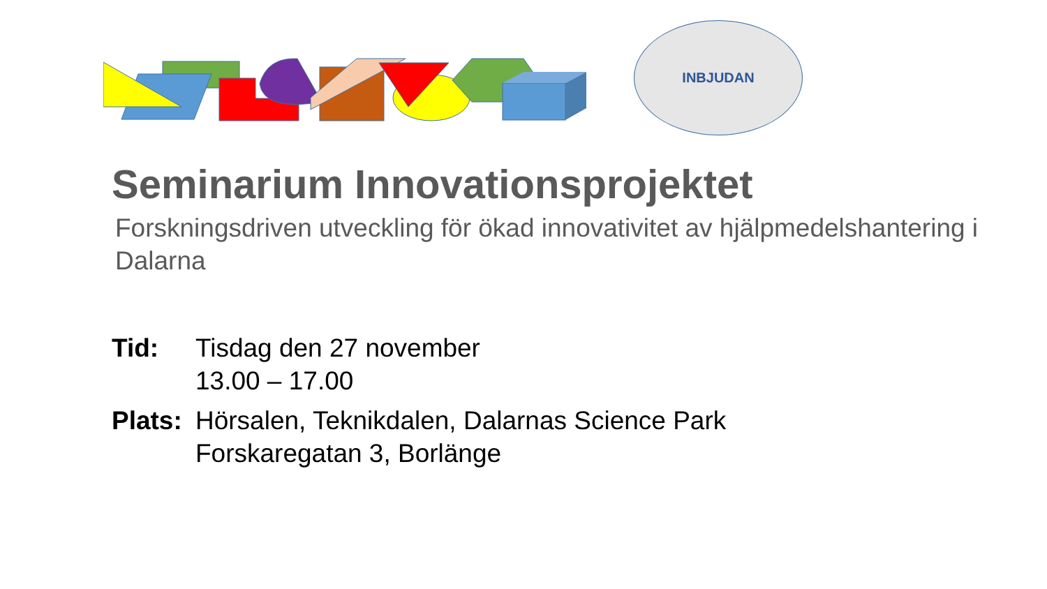INBJUDAN
Seminarium Innovationsprojektet
Forskningsdriven utveckling för ökad innovativitet av hjälpmedelshantering i Dalarna
Tid: Tisdag den 27 november
13.00 – 17.00
Plats:
Hörsalen, Teknikdalen, Dalarnas Science Park
Forskaregatan 3, Borlänge